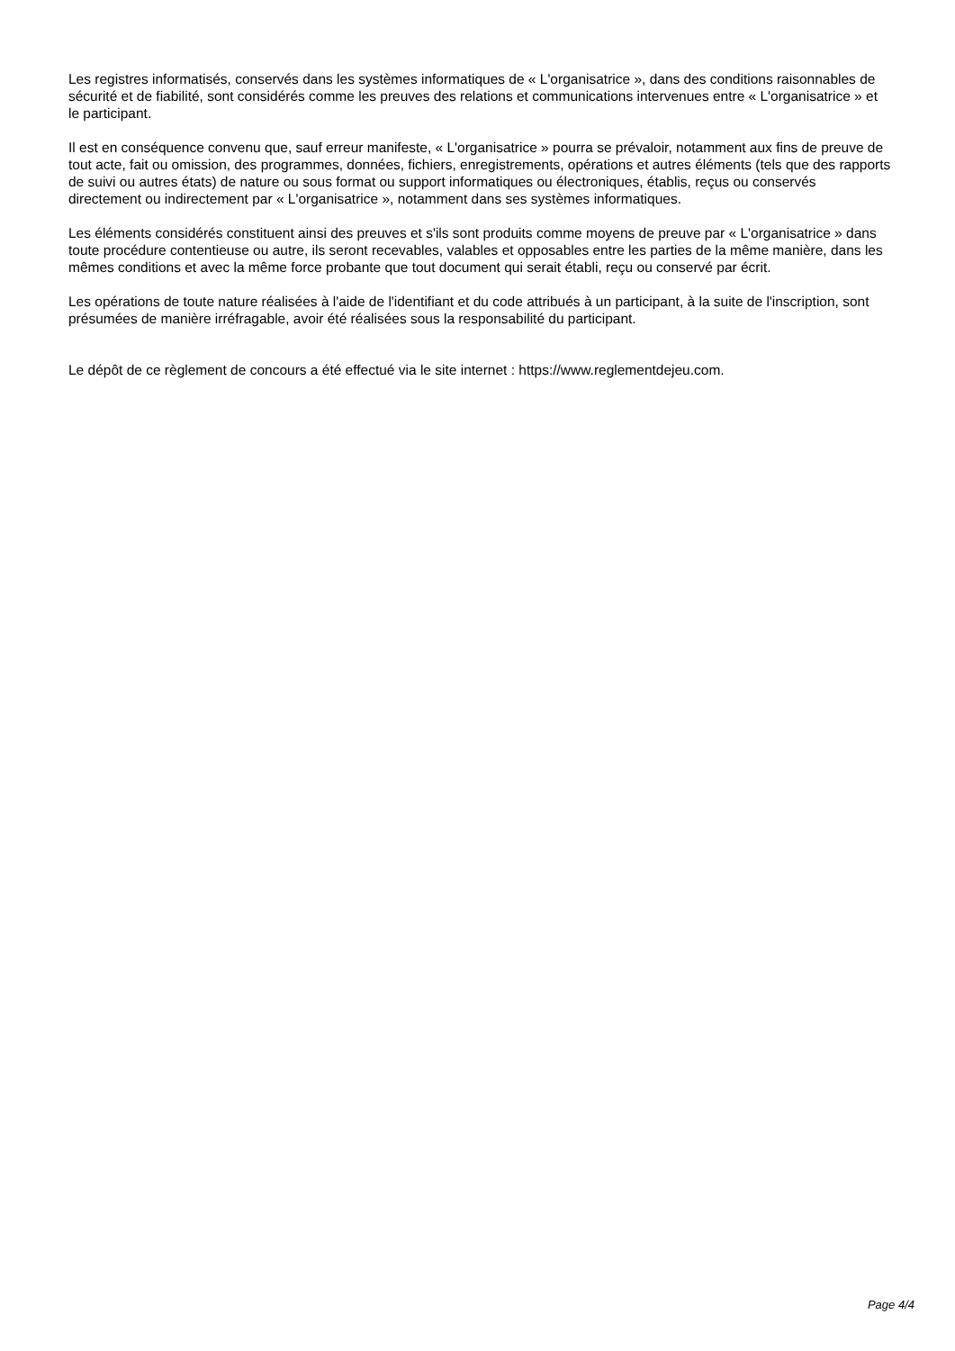Les registres informatisés, conservés dans les systèmes informatiques de « L'organisatrice », dans des conditions raisonnables de sécurité et de fiabilité, sont considérés comme les preuves des relations et communications intervenues entre « L'organisatrice » et le participant.
Il est en conséquence convenu que, sauf erreur manifeste, « L'organisatrice » pourra se prévaloir, notamment aux fins de preuve de tout acte, fait ou omission, des programmes, données, fichiers, enregistrements, opérations et autres éléments (tels que des rapports de suivi ou autres états) de nature ou sous format ou support informatiques ou électroniques, établis, reçus ou conservés directement ou indirectement par « L'organisatrice », notamment dans ses systèmes informatiques.
Les éléments considérés constituent ainsi des preuves et s'ils sont produits comme moyens de preuve par « L'organisatrice » dans toute procédure contentieuse ou autre, ils seront recevables, valables et opposables entre les parties de la même manière, dans les mêmes conditions et avec la même force probante que tout document qui serait établi, reçu ou conservé par écrit.
Les opérations de toute nature réalisées à l'aide de l'identifiant et du code attribués à un participant, à la suite de l'inscription, sont présumées de manière irréfragable, avoir été réalisées sous la responsabilité du participant.
Le dépôt de ce règlement de concours a été effectué via le site internet : https://www.reglementdejeu.com.
Page 4/4